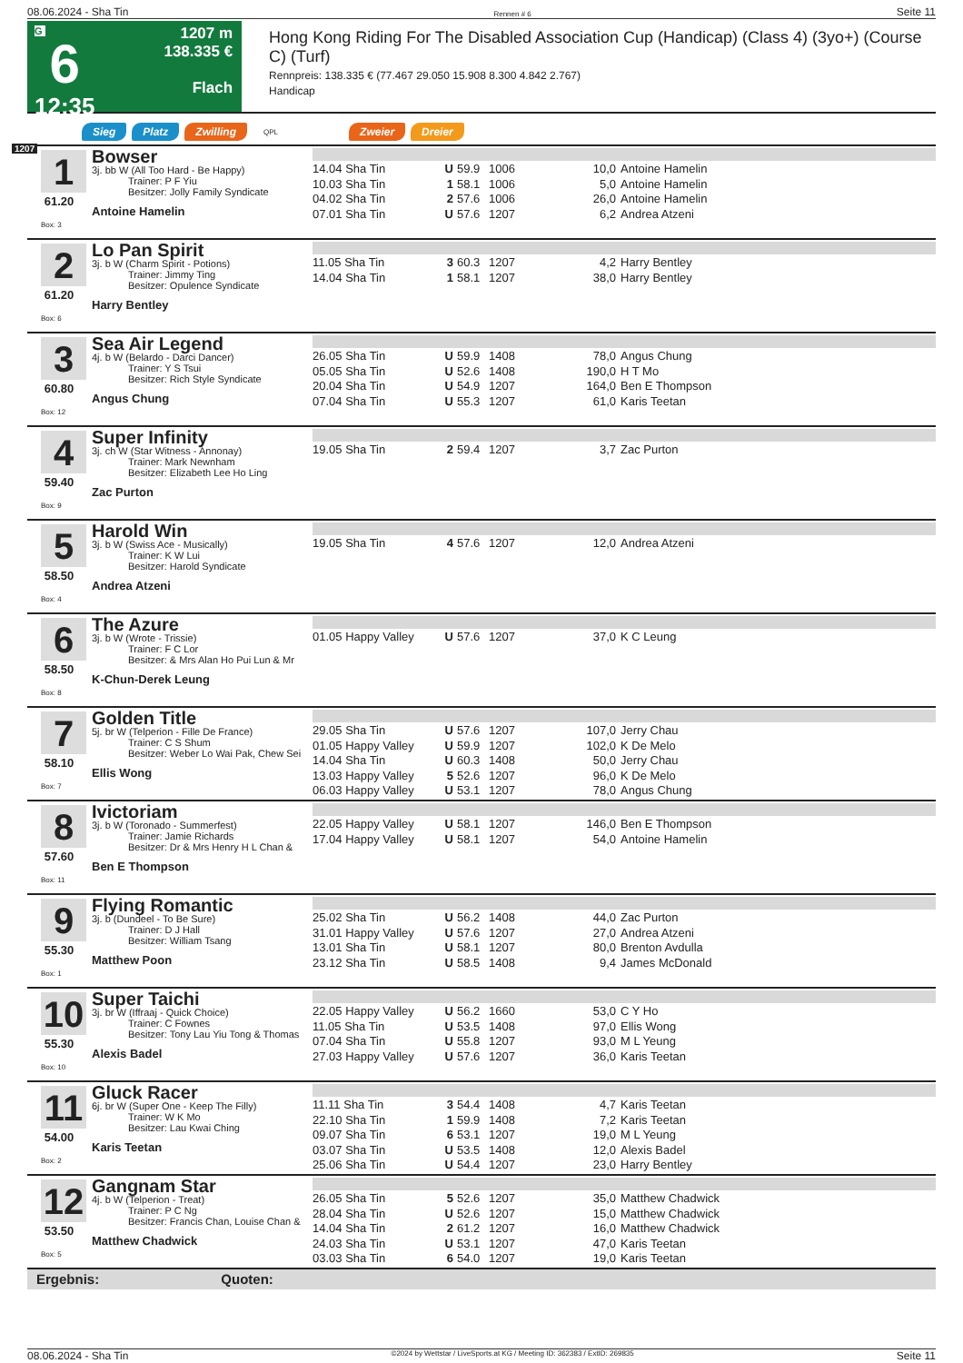08.06.2024 - Sha Tin Rennen # 6 Seite 11
G
6
12:35
1207 m
138.335 €
Flach
Hong Kong Riding For The Disabled Association Cup (Handicap) (Class 4) (3yo+) (Course C) (Turf)
Rennpreis: 138.335 € (77.467 29.050 15.908 8.300 4.842 2.767)
Handicap
Sieg Platz Zwilling QPL Zweier Dreier
1207
1
61.20
Box: 3
Bowser
3j. bb W (All Too Hard - Be Happy)
Trainer: P F Yiu
Besitzer: Jolly Family Syndicate
Antoine Hamelin
| 14.04 Sha Tin | U | 59.9 | 1006 | 10,0 | Antoine Hamelin |
| 10.03 Sha Tin | 1 | 58.1 | 1006 | 5,0 | Antoine Hamelin |
| 04.02 Sha Tin | 2 | 57.6 | 1006 | 26,0 | Antoine Hamelin |
| 07.01 Sha Tin | U | 57.6 | 1207 | 6,2 | Andrea Atzeni |
2
61.20
Box: 6
Lo Pan Spirit
3j. b W (Charm Spirit - Potions)
Trainer: Jimmy Ting
Besitzer: Opulence Syndicate
Harry Bentley
| 11.05 Sha Tin | 3 | 60.3 | 1207 | 4,2 | Harry Bentley |
| 14.04 Sha Tin | 1 | 58.1 | 1207 | 38,0 | Harry Bentley |
3
60.80
Box: 12
Sea Air Legend
4j. b W (Belardo - Darci Dancer)
Trainer: Y S Tsui
Besitzer: Rich Style Syndicate
Angus Chung
| 26.05 Sha Tin | U | 59.9 | 1408 | 78,0 | Angus Chung |
| 05.05 Sha Tin | U | 52.6 | 1408 | 190,0 | H T Mo |
| 20.04 Sha Tin | U | 54.9 | 1207 | 164,0 | Ben E Thompson |
| 07.04 Sha Tin | U | 55.3 | 1207 | 61,0 | Karis Teetan |
4
59.40
Box: 9
Super Infinity
3j. ch W (Star Witness - Annonay)
Trainer: Mark Newnham
Besitzer: Elizabeth Lee Ho Ling
Zac Purton
| 19.05 Sha Tin | 2 | 59.4 | 1207 | 3,7 | Zac Purton |
5
58.50
Box: 4
Harold Win
3j. b W (Swiss Ace - Musically)
Trainer: K W Lui
Besitzer: Harold Syndicate
Andrea Atzeni
| 19.05 Sha Tin | 4 | 57.6 | 1207 | 12,0 | Andrea Atzeni |
6
58.50
Box: 8
The Azure
3j. b W (Wrote - Trissie)
Trainer: F C Lor
Besitzer: & Mrs Alan Ho Pui Lun & Mr
K-Chun-Derek Leung
| 01.05 Happy Valley | U | 57.6 | 1207 | 37,0 | K C Leung |
7
58.10
Box: 7
Golden Title
5j. br W (Telperion - Fille De France)
Trainer: C S Shum
Besitzer: Weber Lo Wai Pak, Chew Sei
Ellis Wong
| 29.05 Sha Tin | U | 57.6 | 1207 | 107,0 | Jerry Chau |
| 01.05 Happy Valley | U | 59.9 | 1207 | 102,0 | K De Melo |
| 14.04 Sha Tin | U | 60.3 | 1408 | 50,0 | Jerry Chau |
| 13.03 Happy Valley | 5 | 52.6 | 1207 | 96,0 | K De Melo |
| 06.03 Happy Valley | U | 53.1 | 1207 | 78,0 | Angus Chung |
8
57.60
Box: 11
Ivictoriam
3j. b W (Toronado - Summerfest)
Trainer: Jamie Richards
Besitzer: Dr & Mrs Henry H L Chan &
Ben E Thompson
| 22.05 Happy Valley | U | 58.1 | 1207 | 146,0 | Ben E Thompson |
| 17.04 Happy Valley | U | 58.1 | 1207 | 54,0 | Antoine Hamelin |
9
55.30
Box: 1
Flying Romantic
3j. b (Dundeel - To Be Sure)
Trainer: D J Hall
Besitzer: William Tsang
Matthew Poon
| 25.02 Sha Tin | U | 56.2 | 1408 | 44,0 | Zac Purton |
| 31.01 Happy Valley | U | 57.6 | 1207 | 27,0 | Andrea Atzeni |
| 13.01 Sha Tin | U | 58.1 | 1207 | 80,0 | Brenton Avdulla |
| 23.12 Sha Tin | U | 58.5 | 1408 | 9,4 | James McDonald |
10
55.30
Box: 10
Super Taichi
3j. br W (Iffraaj - Quick Choice)
Trainer: C Fownes
Besitzer: Tony Lau Yiu Tong & Thomas
Alexis Badel
| 22.05 Happy Valley | U | 56.2 | 1660 | 53,0 | C Y Ho |
| 11.05 Sha Tin | U | 53.5 | 1408 | 97,0 | Ellis Wong |
| 07.04 Sha Tin | U | 55.8 | 1207 | 93,0 | M L Yeung |
| 27.03 Happy Valley | U | 57.6 | 1207 | 36,0 | Karis Teetan |
11
54.00
Box: 2
Gluck Racer
6j. br W (Super One - Keep The Filly)
Trainer: W K Mo
Besitzer: Lau Kwai Ching
Karis Teetan
| 11.11 Sha Tin | 3 | 54.4 | 1408 | 4,7 | Karis Teetan |
| 22.10 Sha Tin | 1 | 59.9 | 1408 | 7,2 | Karis Teetan |
| 09.07 Sha Tin | 6 | 53.1 | 1207 | 19,0 | M L Yeung |
| 03.07 Sha Tin | U | 53.5 | 1408 | 12,0 | Alexis Badel |
| 25.06 Sha Tin | U | 54.4 | 1207 | 23,0 | Harry Bentley |
12
53.50
Box: 5
Gangnam Star
4j. b W (Telperion - Treat)
Trainer: P C Ng
Besitzer: Francis Chan, Louise Chan &
Matthew Chadwick
| 26.05 Sha Tin | 5 | 52.6 | 1207 | 35,0 | Matthew Chadwick |
| 28.04 Sha Tin | U | 52.6 | 1207 | 15,0 | Matthew Chadwick |
| 14.04 Sha Tin | 2 | 61.2 | 1207 | 16,0 | Matthew Chadwick |
| 24.03 Sha Tin | U | 53.1 | 1207 | 47,0 | Karis Teetan |
| 03.03 Sha Tin | 6 | 54.0 | 1207 | 19,0 | Karis Teetan |
Ergebnis: Quoten:
08.06.2024 - Sha Tin ©2024 by Wettstar / LiveSports.at KG / Meeting ID: 362383 / ExtID: 269835 Seite 11